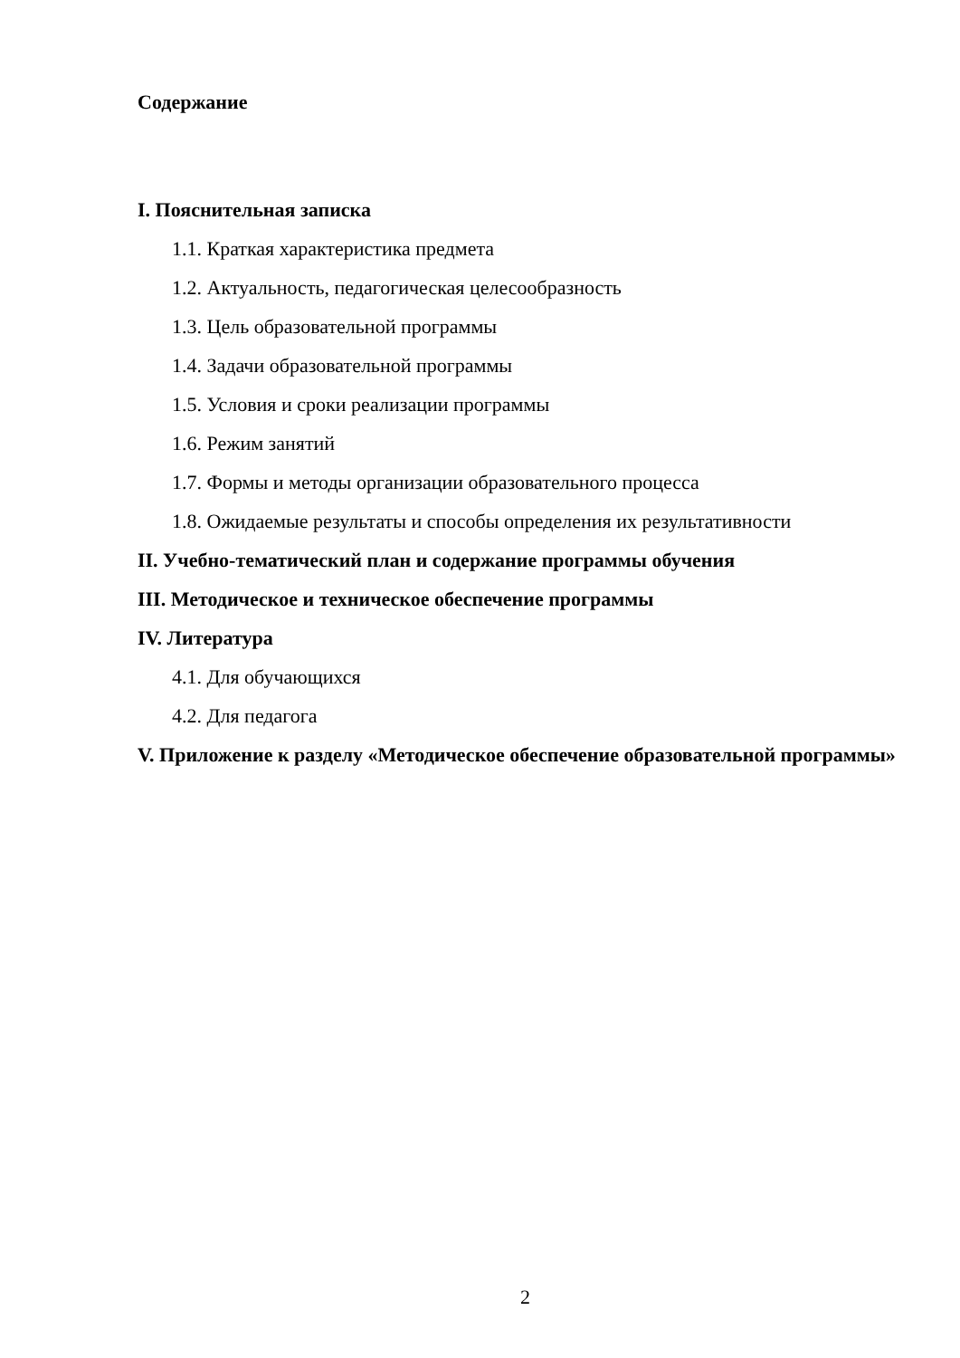Содержание
I. Пояснительная записка
1.1. Краткая характеристика предмета
1.2. Актуальность, педагогическая целесообразность
1.3. Цель образовательной программы
1.4. Задачи образовательной программы
1.5. Условия и сроки реализации программы
1.6. Режим занятий
1.7. Формы и методы организации образовательного процесса
1.8. Ожидаемые результаты и способы определения их результативности
II. Учебно-тематический план и содержание программы обучения
III. Методическое и техническое обеспечение программы
IV. Литература
4.1. Для обучающихся
4.2. Для педагога
V. Приложение к разделу «Методическое обеспечение образовательной программы»
2